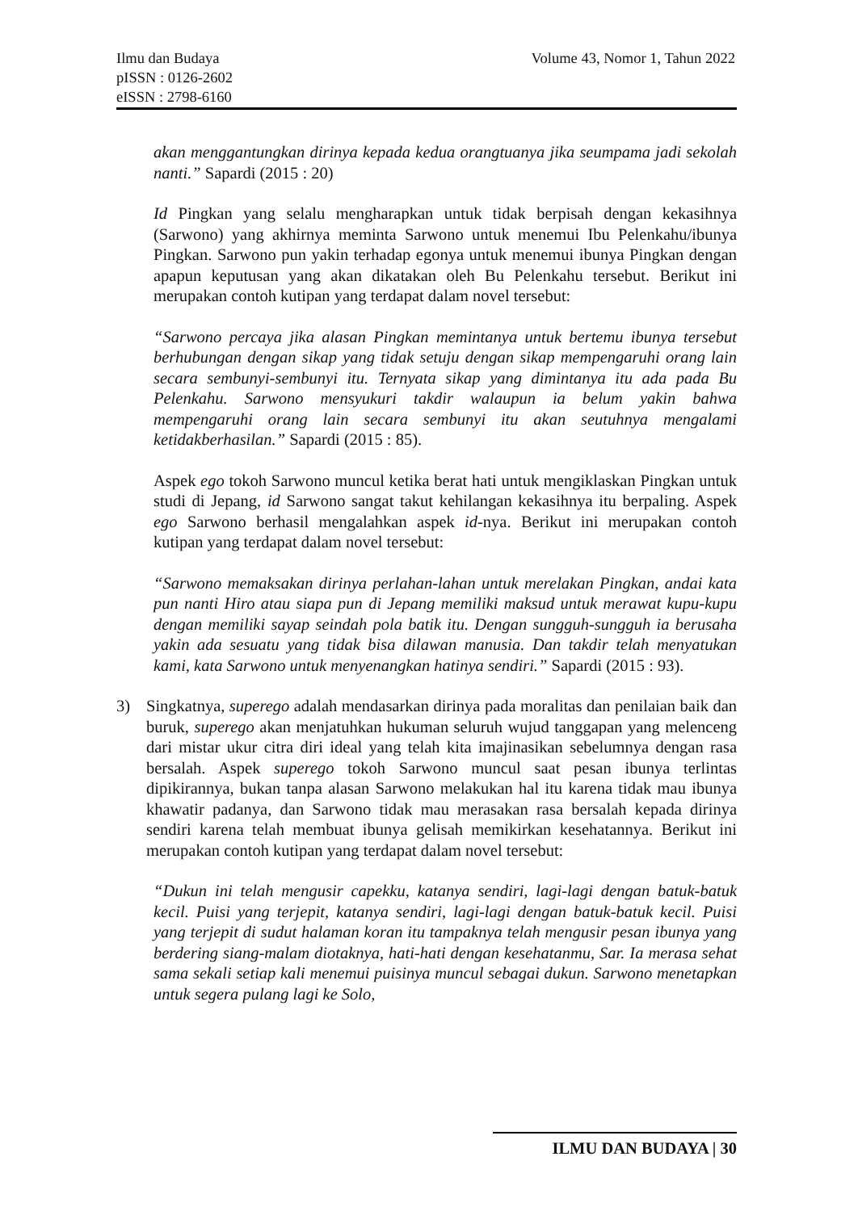Ilmu dan Budaya
pISSN : 0126-2602
eISSN : 2798-6160
Volume 43, Nomor 1, Tahun 2022
akan menggantungkan dirinya kepada kedua orangtuanya jika seumpama jadi sekolah nanti.” Sapardi (2015 : 20)
Id Pingkan yang selalu mengharapkan untuk tidak berpisah dengan kekasihnya (Sarwono) yang akhirnya meminta Sarwono untuk menemui Ibu Pelenkahu/ibunya Pingkan. Sarwono pun yakin terhadap egonya untuk menemui ibunya Pingkan dengan apapun keputusan yang akan dikatakan oleh Bu Pelenkahu tersebut. Berikut ini merupakan contoh kutipan yang terdapat dalam novel tersebut:
“Sarwono percaya jika alasan Pingkan memintanya untuk bertemu ibunya tersebut berhubungan dengan sikap yang tidak setuju dengan sikap mempengaruhi orang lain secara sembunyi-sembunyi itu. Ternyata sikap yang dimintanya itu ada pada Bu Pelenkahu. Sarwono mensyukuri takdir walaupun ia belum yakin bahwa mempengaruhi orang lain secara sembunyi itu akan seutuhnya mengalami ketidakberhasilan.” Sapardi (2015 : 85).
Aspek ego tokoh Sarwono muncul ketika berat hati untuk mengiklaskan Pingkan untuk studi di Jepang, id Sarwono sangat takut kehilangan kekasihnya itu berpaling. Aspek ego Sarwono berhasil mengalahkan aspek id-nya. Berikut ini merupakan contoh kutipan yang terdapat dalam novel tersebut:
“Sarwono memaksakan dirinya perlahan-lahan untuk merelakan Pingkan, andai kata pun nanti Hiro atau siapa pun di Jepang memiliki maksud untuk merawat kupu-kupu dengan memiliki sayap seindah pola batik itu. Dengan sungguh-sungguh ia berusaha yakin ada sesuatu yang tidak bisa dilawan manusia. Dan takdir telah menyatukan kami, kata Sarwono untuk menyenangkan hatinya sendiri.” Sapardi (2015 : 93).
3) Singkatnya, superego adalah mendasarkan dirinya pada moralitas dan penilaian baik dan buruk, superego akan menjatuhkan hukuman seluruh wujud tanggapan yang melenceng dari mistar ukur citra diri ideal yang telah kita imajinasikan sebelumnya dengan rasa bersalah. Aspek superego tokoh Sarwono muncul saat pesan ibunya terlintas dipikirannya, bukan tanpa alasan Sarwono melakukan hal itu karena tidak mau ibunya khawatir padanya, dan Sarwono tidak mau merasakan rasa bersalah kepada dirinya sendiri karena telah membuat ibunya gelisah memikirkan kesehatannya. Berikut ini merupakan contoh kutipan yang terdapat dalam novel tersebut:
“Dukun ini telah mengusir capekku, katanya sendiri, lagi-lagi dengan batuk-batuk kecil. Puisi yang terjepit, katanya sendiri, lagi-lagi dengan batuk-batuk kecil. Puisi yang terjepit di sudut halaman koran itu tampaknya telah mengusir pesan ibunya yang berdering siang-malam diotaknya, hati-hati dengan kesehatanmu, Sar. Ia merasa sehat sama sekali setiap kali menemui puisinya muncul sebagai dukun. Sarwono menetapkan untuk segera pulang lagi ke Solo,
ILMU DAN BUDAYA | 30